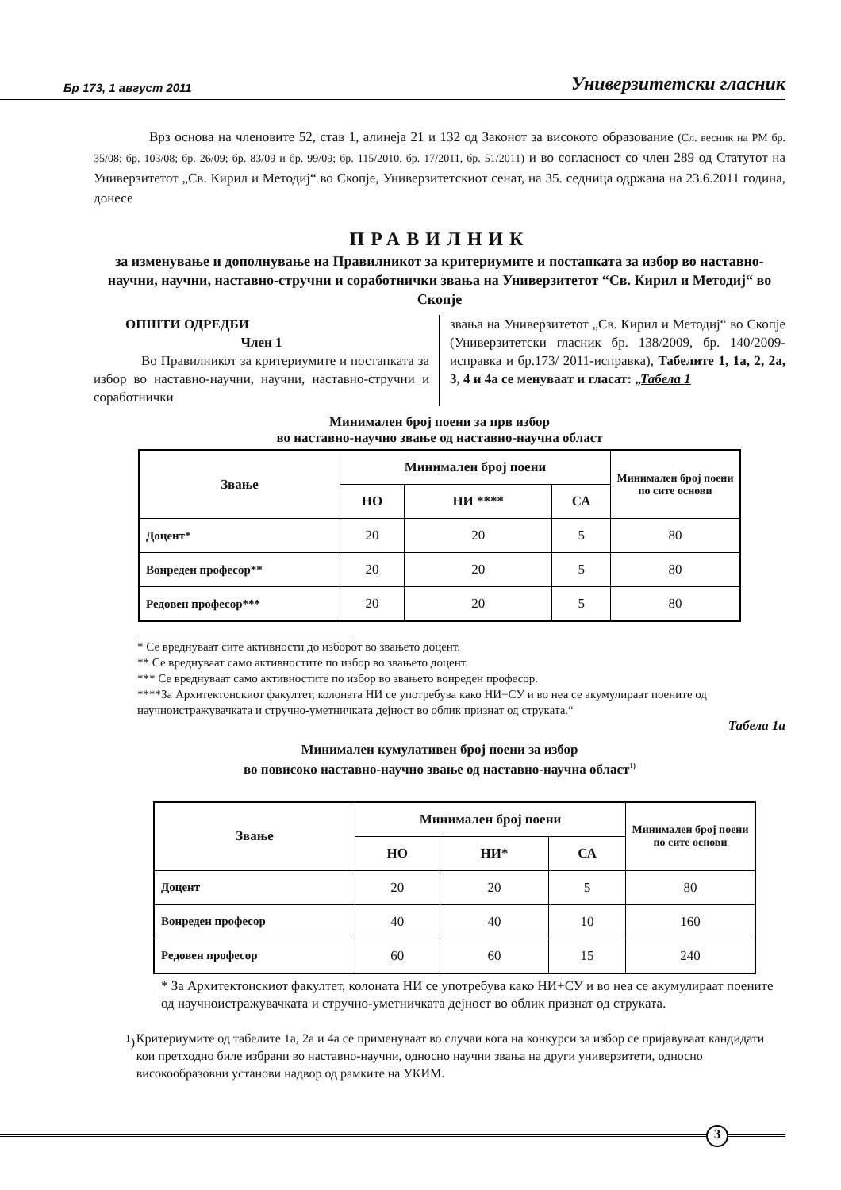Бр 173, 1 август 2011 Универзитетски гласник
Врз основа на членовите 52, став 1, алинеја 21 и 132 од Законот за високото образование (Сл. весник на РМ бр. 35/08; бр. 103/08; бр. 26/09; бр. 83/09 и бр. 99/09; бр. 115/2010, бр. 17/2011, бр. 51/2011) и во согласност со член 289 од Статутот на Универзитетот „Св. Кирил и Методиј“ во Скопје, Универзитетскиот сенат, на 35. седница одржана на 23.6.2011 година, донесе
ПРАВИЛНИК
за изменување и дополнување на Правилникот за критериумите и постапката за избор во наставно-научни, научни, наставно-стручни и соработнички звања на Универзитетот “Св. Кирил и Методиј“ во Скопје
ОПШТИ ОДРЕДБИ
Член 1
Во Правилникот за критериумите и постапката за избор во наставно-научни, научни, наставно-стручни и соработнички
звања на Универзитетот „Св. Кирил и Методиј“ во Скопје (Универзитетски гласник бр. 138/2009, бр. 140/2009-исправка и бр.173/ 2011-исправка), Табелите 1, 1а, 2, 2а, 3, 4 и 4а се менуваат и гласат: „Табела 1
Минимален број поени за прв избор
во наставно-научно звање од наставно-научна област
| Звање | Минимален број поени | | | Минимален број поени по сите основи |
| --- | --- | --- | --- | --- |
| | НО | НИ **** | СА | |
| Доцент* | 20 | 20 | 5 | 80 |
| Вонреден професор** | 20 | 20 | 5 | 80 |
| Редовен професор*** | 20 | 20 | 5 | 80 |
* Се вреднуваат сите активности до изборот во звањето доцент.
** Се вреднуваат само активностите по избор во звањето доцент.
*** Се вреднуваат само активностите по избор во звањето вонреден професор.
****За Архитектонскиот факултет, колоната НИ се употребува како НИ+СУ и во неа се акумулираат поените од научноистражувачката и стручно-уметничката дејност во облик признат од струката.“
Табела 1а
Минимален кумулативен број поени за избор
во повисоко наставно-научно звање од наставно-научна област<sup>1)</sup>
| Звање | Минимален број поени | | | Минимален број поени по сите основи |
| --- | --- | --- | --- | --- |
| | НО | НИ* | СА | |
| Доцент | 20 | 20 | 5 | 80 |
| Вонреден професор | 40 | 40 | 10 | 160 |
| Редовен професор | 60 | 60 | 15 | 240 |
* За Архитектонскиот факултет, колоната НИ се употребува како НИ+СУ и во неа се акумулираат поените од научноистражувачката и стручно-уметничката дејност во облик признат од струката.
<sup>1</sup>) Критериумите од табелите 1а, 2а и 4а се применуваат во случаи кога на конкурси за избор се пријавуваат кандидати кои претходно биле избрани во наставно-научни, односно научни звања на други универзитети, односно високообразовни установи надвор од рамките на УКИМ.
3